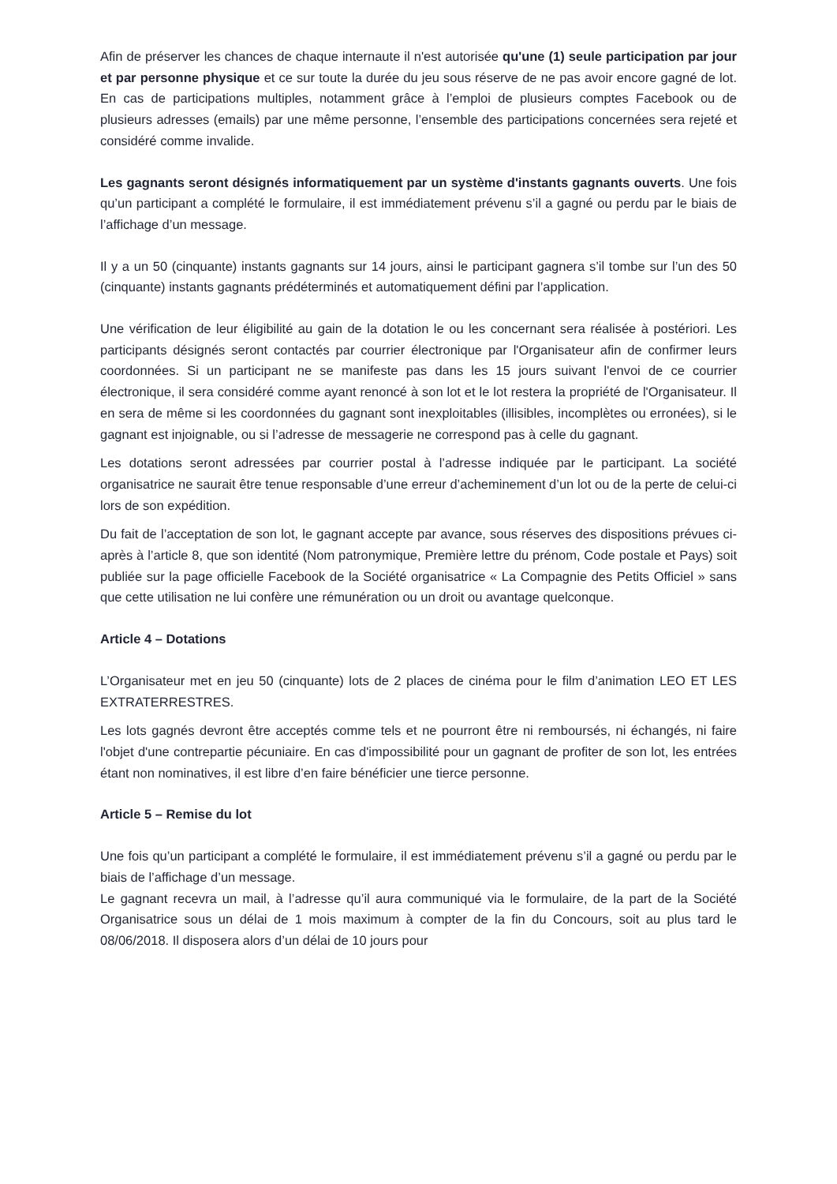Afin de préserver les chances de chaque internaute il n'est autorisée qu'une (1) seule participation par jour et par personne physique et ce sur toute la durée du jeu sous réserve de ne pas avoir encore gagné de lot. En cas de participations multiples, notamment grâce à l’emploi de plusieurs comptes Facebook ou de plusieurs adresses (emails) par une même personne, l’ensemble des participations concernées sera rejeté et considéré comme invalide.
Les gagnants seront désignés informatiquement par un système d'instants gagnants ouverts. Une fois qu’un participant a complété le formulaire, il est immédiatement prévenu s’il a gagné ou perdu par le biais de l’affichage d’un message.
Il y a un 50 (cinquante) instants gagnants sur 14 jours, ainsi le participant gagnera s’il tombe sur l’un des 50 (cinquante) instants gagnants prédéterminés et automatiquement défini par l’application.
Une vérification de leur éligibilité au gain de la dotation le ou les concernant sera réalisée à postériori. Les participants désignés seront contactés par courrier électronique par l'Organisateur afin de confirmer leurs coordonnées. Si un participant ne se manifeste pas dans les 15 jours suivant l'envoi de ce courrier électronique, il sera considéré comme ayant renoncé à son lot et le lot restera la propriété de l'Organisateur. Il en sera de même si les coordonnées du gagnant sont inexploitables (illisibles, incomplètes ou erronées), si le gagnant est injoignable, ou si l’adresse de messagerie ne correspond pas à celle du gagnant.
Les dotations seront adressées par courrier postal à l’adresse indiquée par le participant. La société organisatrice ne saurait être tenue responsable d’une erreur d’acheminement d’un lot ou de la perte de celui-ci lors de son expédition.
Du fait de l’acceptation de son lot, le gagnant accepte par avance, sous réserves des dispositions prévues ci-après à l’article 8, que son identité (Nom patronymique, Première lettre du prénom, Code postale et Pays) soit publiée sur la page officielle Facebook de la Société organisatrice « La Compagnie des Petits Officiel » sans que cette utilisation ne lui confère une rémunération ou un droit ou avantage quelconque.
Article 4 – Dotations
L’Organisateur met en jeu 50 (cinquante) lots de 2 places de cinéma pour le film d’animation LEO ET LES EXTRATERRESTRES.
Les lots gagnés devront être acceptés comme tels et ne pourront être ni remboursés, ni échangés, ni faire l'objet d'une contrepartie pécuniaire. En cas d'impossibilité pour un gagnant de profiter de son lot, les entrées étant non nominatives, il est libre d’en faire bénéficier une tierce personne.
Article 5 – Remise du lot
Une fois qu’un participant a complété le formulaire, il est immédiatement prévenu s’il a gagné ou perdu par le biais de l’affichage d’un message.
Le gagnant recevra un mail, à l’adresse qu’il aura communiqué via le formulaire, de la part de la Société Organisatrice sous un délai de 1 mois maximum à compter de la fin du Concours, soit au plus tard le 08/06/2018. Il disposera alors d’un délai de 10 jours pour